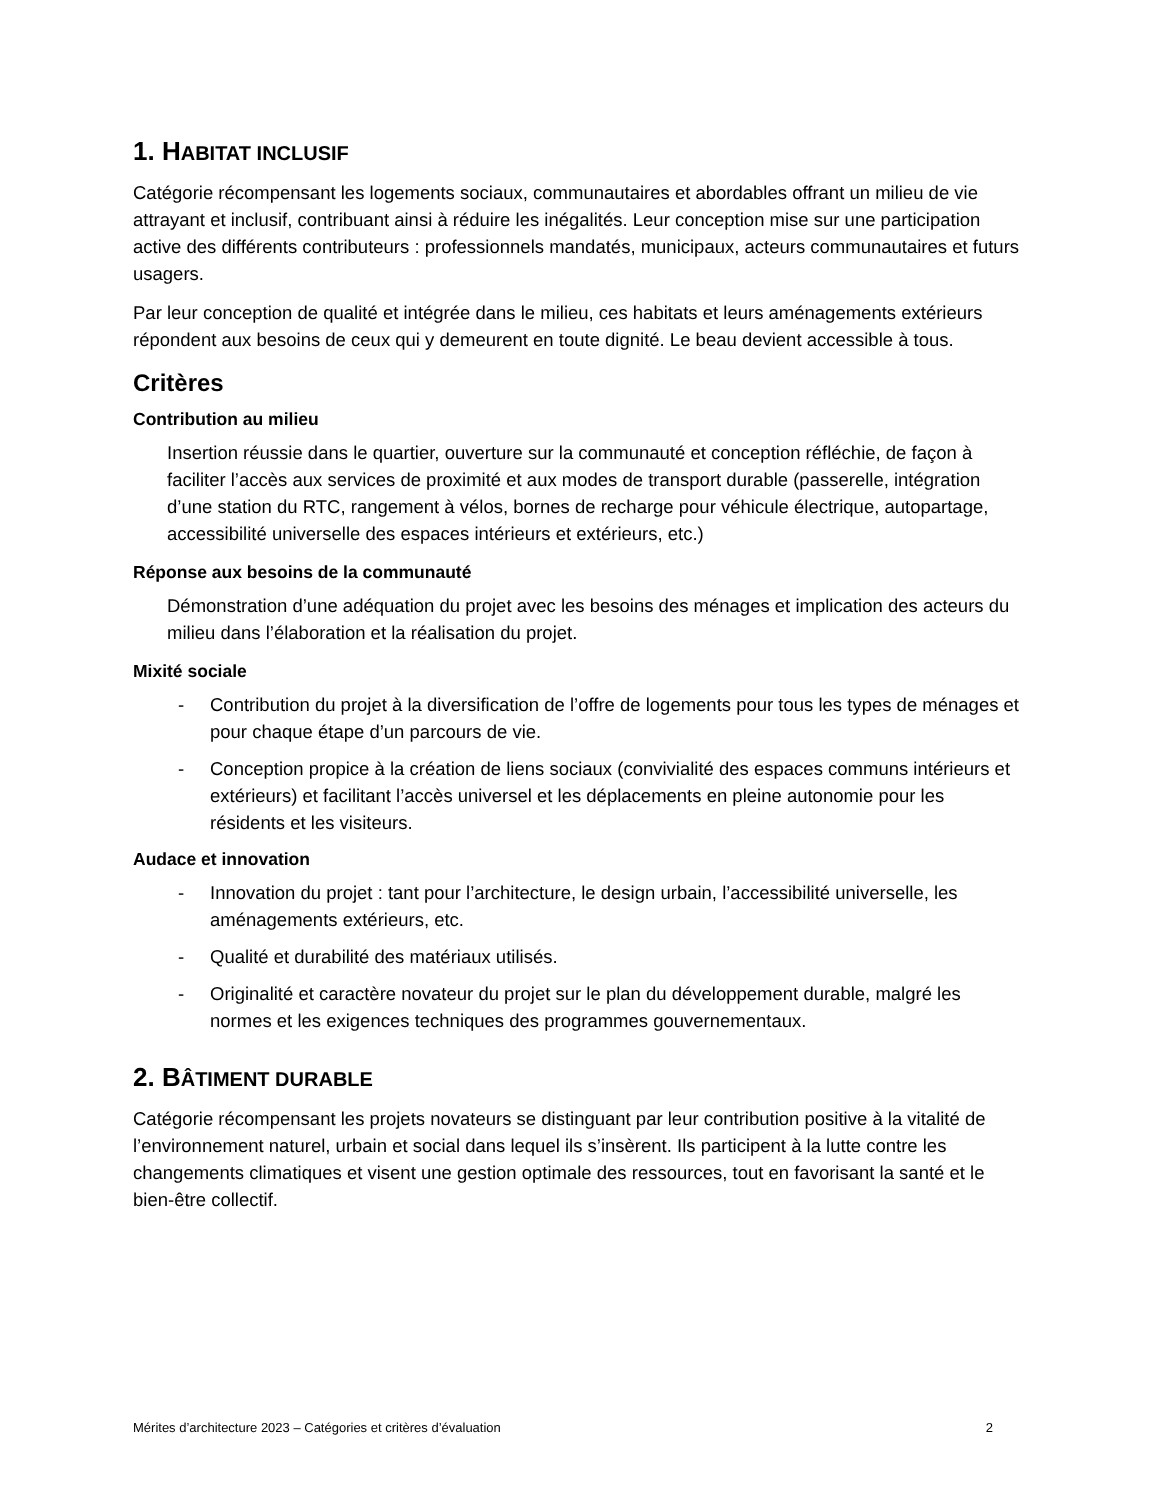1. HABITAT INCLUSIF
Catégorie récompensant les logements sociaux, communautaires et abordables offrant un milieu de vie attrayant et inclusif, contribuant ainsi à réduire les inégalités. Leur conception mise sur une participation active des différents contributeurs : professionnels mandatés, municipaux, acteurs communautaires et futurs usagers.
Par leur conception de qualité et intégrée dans le milieu, ces habitats et leurs aménagements extérieurs répondent aux besoins de ceux qui y demeurent en toute dignité. Le beau devient accessible à tous.
Critères
Contribution au milieu
Insertion réussie dans le quartier, ouverture sur la communauté et conception réfléchie, de façon à faciliter l’accès aux services de proximité et aux modes de transport durable (passerelle, intégration d’une station du RTC, rangement à vélos, bornes de recharge pour véhicule électrique, autopartage, accessibilité universelle des espaces intérieurs et extérieurs, etc.)
Réponse aux besoins de la communauté
Démonstration d’une adéquation du projet avec les besoins des ménages et implication des acteurs du milieu dans l’élaboration et la réalisation du projet.
Mixité sociale
- Contribution du projet à la diversification de l’offre de logements pour tous les types de ménages et pour chaque étape d’un parcours de vie.
- Conception propice à la création de liens sociaux (convivialité des espaces communs intérieurs et extérieurs) et facilitant l’accès universel et les déplacements en pleine autonomie pour les résidents et les visiteurs.
Audace et innovation
- Innovation du projet : tant pour l’architecture, le design urbain, l’accessibilité universelle, les aménagements extérieurs, etc.
- Qualité et durabilité des matériaux utilisés.
- Originalité et caractère novateur du projet sur le plan du développement durable, malgré les normes et les exigences techniques des programmes gouvernementaux.
2. BÂTIMENT DURABLE
Catégorie récompensant les projets novateurs se distinguant par leur contribution positive à la vitalité de l’environnement naturel, urbain et social dans lequel ils s’insèrent. Ils participent à la lutte contre les changements climatiques et visent une gestion optimale des ressources, tout en favorisant la santé et le bien-être collectif.
Mérites d’architecture 2023 – Catégories et critères d’évaluation 2